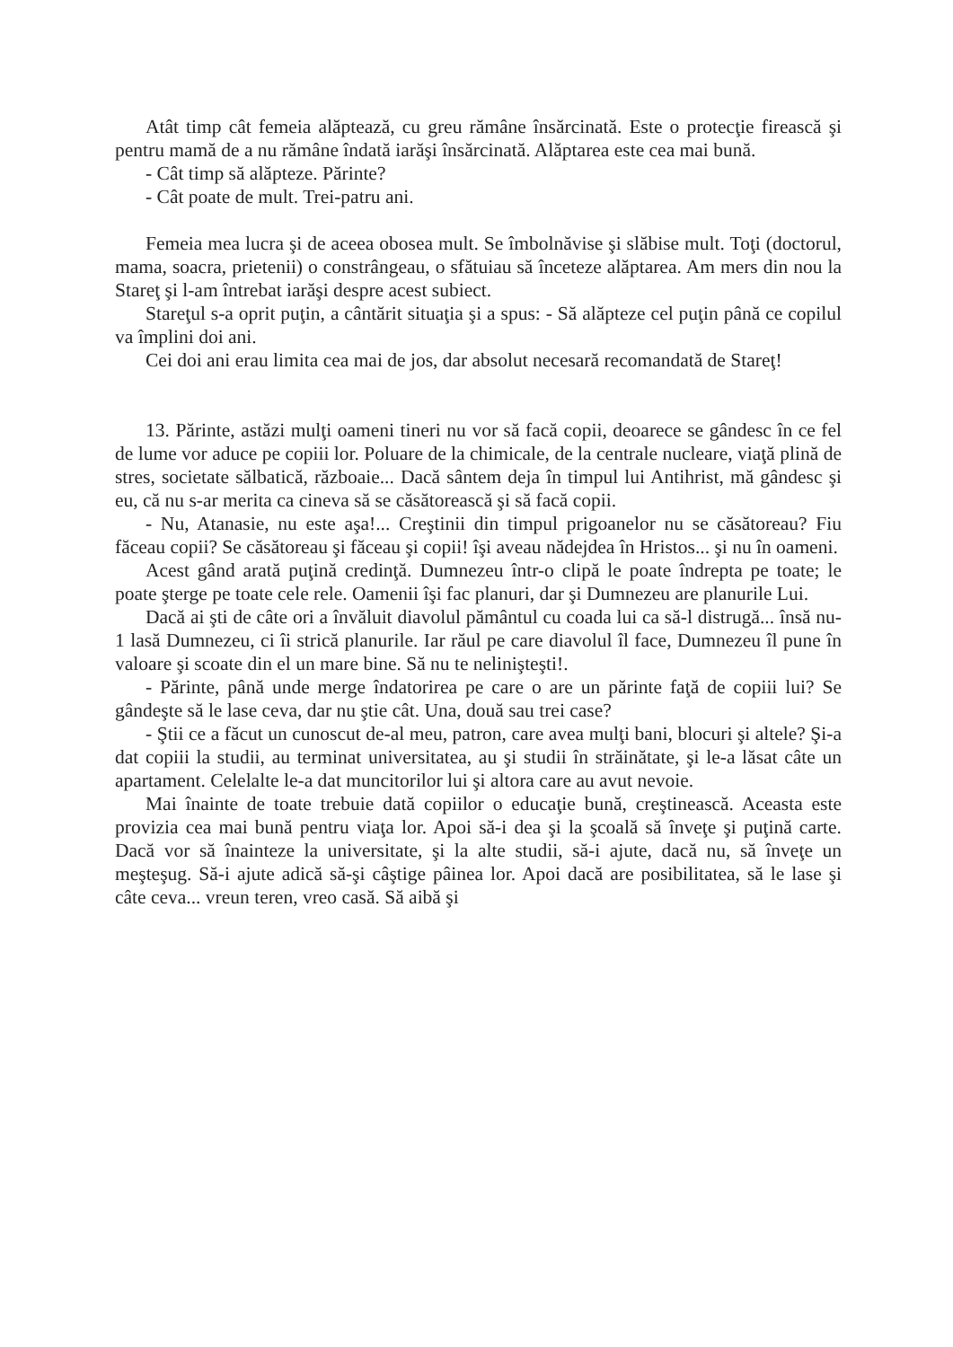Atât timp cât femeia alăptează, cu greu rămâne însărcinată. Este o protecţie firească şi pentru mamă de a nu rămâne îndată iarăşi însărcinată. Alăptarea este cea mai bună.
- Cât timp să alăpteze. Părinte?
- Cât poate de mult. Trei-patru ani.
Femeia mea lucra şi de aceea obosea mult. Se îmbolnăvise şi slăbise mult. Toţi (doctorul, mama, soacra, prietenii) o constrângeau, o sfătuiau să înceteze alăptarea. Am mers din nou la Stareţ şi l-am întrebat iarăşi despre acest subiect.
Stareţul s-a oprit puţin, a cântărit situaţia şi a spus: - Să alăpteze cel puţin până ce copilul va împlini doi ani.
Cei doi ani erau limita cea mai de jos, dar absolut necesară recomandată de Stareţ!
13. Părinte, astăzi mulţi oameni tineri nu vor să facă copii, deoarece se gândesc în ce fel de lume vor aduce pe copiii lor. Poluare de la chimicale, de la centrale nucleare, viaţă plină de stres, societate sălbatică, războaie... Dacă sântem deja în timpul lui Antihrist, mă gândesc şi eu, că nu s-ar merita ca cineva să se căsătorească şi să facă copii.
- Nu, Atanasie, nu este aşa!... Creştinii din timpul prigoanelor nu se căsătoreau? Fiu făceau copii? Se căsătoreau şi făceau şi copii! îşi aveau nădejdea în Hristos... şi nu în oameni.
Acest gând arată puţină credinţă. Dumnezeu într-o clipă le poate îndrepta pe toate; le poate şterge pe toate cele rele. Oamenii îşi fac planuri, dar şi Dumnezeu are planurile Lui.
Dacă ai şti de câte ori a învăluit diavolul pământul cu coada lui ca să-l distrugă... însă nu-1 lasă Dumnezeu, ci îi strică planurile. Iar răul pe care diavolul îl face, Dumnezeu îl pune în valoare şi scoate din el un mare bine. Să nu te nelinişteşti!.
- Părinte, până unde merge îndatorirea pe care o are un părinte faţă de copiii lui? Se gândeşte să le lase ceva, dar nu ştie cât. Una, două sau trei case?
- Ştii ce a făcut un cunoscut de-al meu, patron, care avea mulţi bani, blocuri şi altele? Şi-a dat copiii la studii, au terminat universitatea, au şi studii în străinătate, şi le-a lăsat câte un apartament. Celelalte le-a dat muncitorilor lui şi altora care au avut nevoie.
Mai înainte de toate trebuie dată copiilor o educaţie bună, creştinească. Aceasta este provizia cea mai bună pentru viaţa lor. Apoi să-i dea şi la şcoală să înveţe şi puţină carte. Dacă vor să înainteze la universitate, şi la alte studii, să-i ajute, dacă nu, să înveţe un meşteşug. Să-i ajute adică să-şi câştige pâinea lor. Apoi dacă are posibilitatea, să le lase şi câte ceva... vreun teren, vreo casă. Să aibă şi